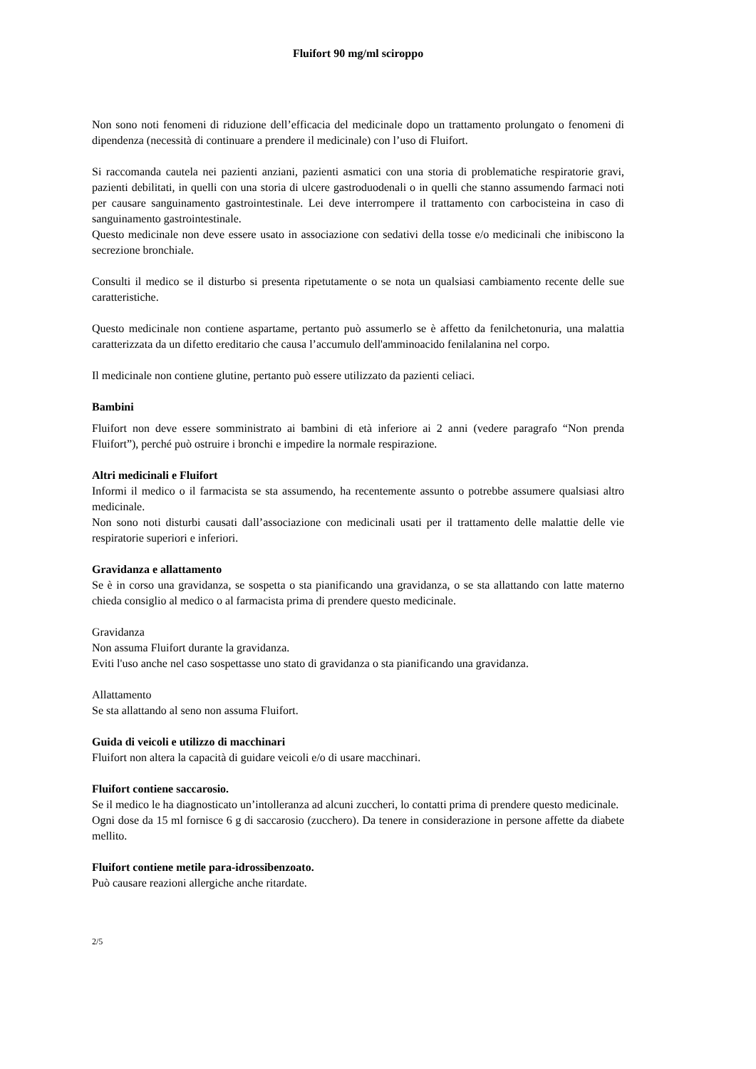Fluifort 90 mg/ml sciroppo
Non sono noti fenomeni di riduzione dell’efficacia del medicinale dopo un trattamento prolungato o fenomeni di dipendenza (necessità di continuare a prendere il medicinale) con l’uso di Fluifort.
Si raccomanda cautela nei pazienti anziani, pazienti asmatici con una storia di problematiche respiratorie gravi, pazienti debilitati, in quelli con una storia di ulcere gastroduodenali o in quelli che stanno assumendo farmaci noti per causare sanguinamento gastrointestinale. Lei deve interrompere il trattamento con carbocisteina in caso di sanguinamento gastrointestinale.
Questo medicinale non deve essere usato in associazione con sedativi della tosse e/o medicinali che inibiscono la secrezione bronchiale.
Consulti il medico se il disturbo si presenta ripetutamente o se nota un qualsiasi cambiamento recente delle sue caratteristiche.
Questo medicinale non contiene aspartame, pertanto può assumerlo se è affetto da fenilchetonuria, una malattia caratterizzata da un difetto ereditario che causa l’accumulo dell'amminoacido fenilalanina nel corpo.
Il medicinale non contiene glutine, pertanto può essere utilizzato da pazienti celiaci.
Bambini
Fluifort non deve essere somministrato ai bambini di età inferiore ai 2 anni (vedere paragrafo “Non prenda Fluifort”), perché può ostruire i bronchi e impedire la normale respirazione.
Altri medicinali e Fluifort
Informi il medico o il farmacista se sta assumendo, ha recentemente assunto o potrebbe assumere qualsiasi altro medicinale.
Non sono noti disturbi causati dall’associazione con medicinali usati per il trattamento delle malattie delle vie respiratorie superiori e inferiori.
Gravidanza e allattamento
Se è in corso una gravidanza, se sospetta o sta pianificando una gravidanza, o se sta allattando con latte materno chieda consiglio al medico o al farmacista prima di prendere questo medicinale.
Gravidanza
Non assuma Fluifort durante la gravidanza.
Eviti l'uso anche nel caso sospettasse uno stato di gravidanza o sta pianificando una gravidanza.
Allattamento
Se sta allattando al seno non assuma Fluifort.
Guida di veicoli e utilizzo di macchinari
Fluifort non altera la capacità di guidare veicoli e/o di usare macchinari.
Fluifort contiene saccarosio.
Se il medico le ha diagnosticato un’intolleranza ad alcuni zuccheri, lo contatti prima di prendere questo medicinale.
Ogni dose da 15 ml fornisce 6 g di saccarosio (zucchero). Da tenere in considerazione in persone affette da diabete mellito.
Fluifort contiene metile para-idrossibenzoato.
Può causare reazioni allergiche anche ritardate.
2/5